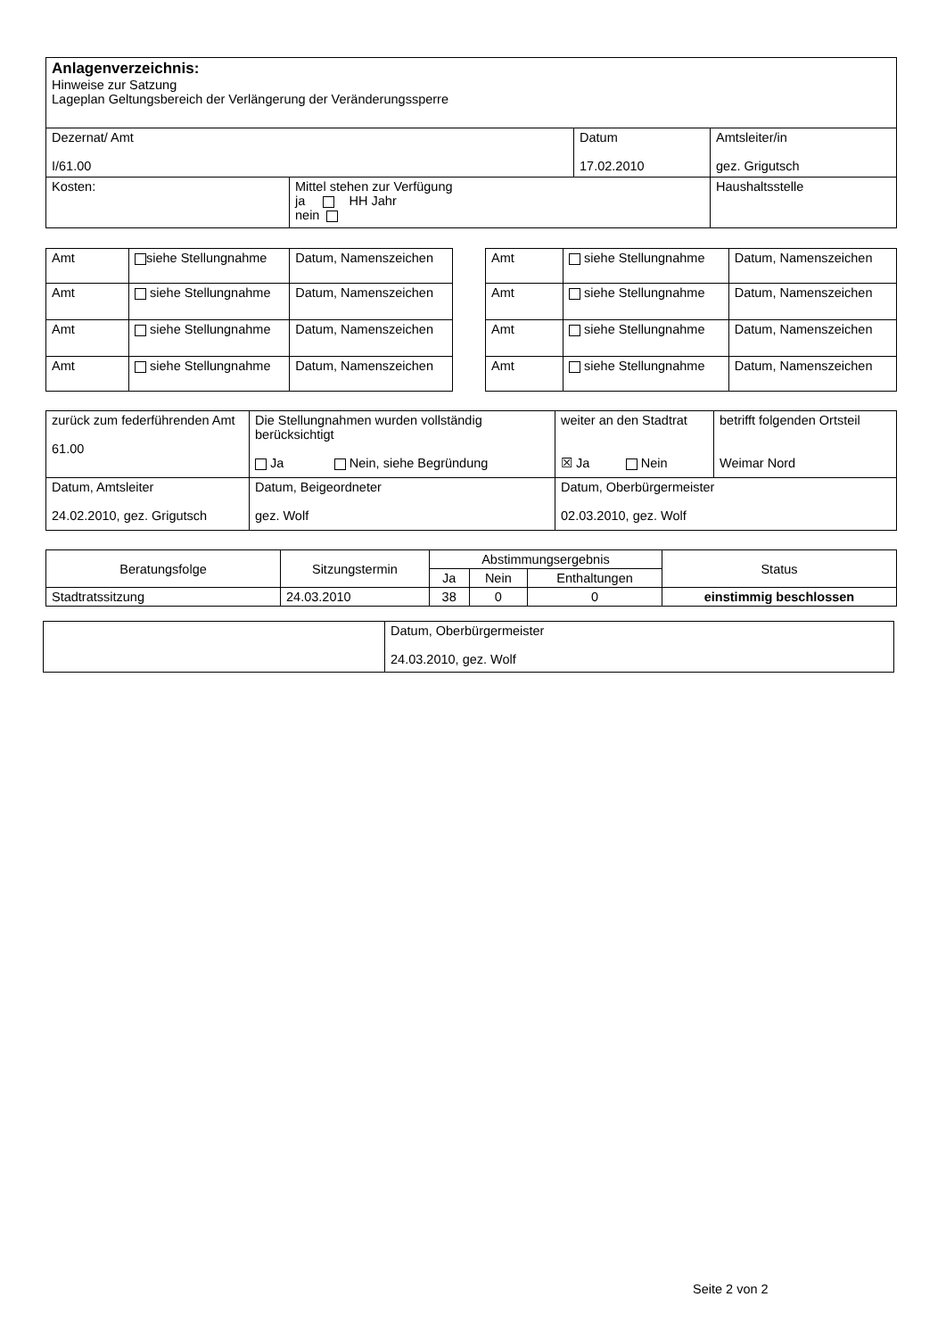| Anlagenverzeichnis: Hinweise zur Satzung Lageplan Geltungsbereich der Verlängerung der Veränderungssperre | | | |
| Dezernat/ Amt I/61.00 | | Datum 17.02.2010 | Amtsleiter/in gez. Grigutsch |
| Kosten: | Mittel stehen zur Verfügung ja HH Jahr nein | | Haushaltsstelle |
| Amt | siehe Stellungnahme | Datum, Namenszeichen |
| Amt | siehe Stellungnahme | Datum, Namenszeichen |
| Amt | siehe Stellungnahme | Datum, Namenszeichen |
| Amt | siehe Stellungnahme | Datum, Namenszeichen |
| Amt | siehe Stellungnahme | Datum, Namenszeichen |
| Amt | siehe Stellungnahme | Datum, Namenszeichen |
| Amt | siehe Stellungnahme | Datum, Namenszeichen |
| Amt | siehe Stellungnahme | Datum, Namenszeichen |
| zurück zum federführenden Amt 61.00 | Die Stellungnahmen wurden vollständig berücksichtigt Ja Nein, siehe Begründung | weiter an den Stadtrat ☒ Ja Nein | betrifft folgenden Ortsteil Weimar Nord |
| Datum, Amtsleiter 24.02.2010, gez. Grigutsch | Datum, Beigeordneter gez. Wolf | Datum, Oberbürgermeister 02.03.2010, gez. Wolf | |
| Beratungsfolge | Sitzungstermin | Abstimmungsergebnis | | | Status |
| --- | --- | --- | --- | --- | --- |
| | | Ja | Nein | Enthaltungen | |
| Stadtratssitzung | 24.03.2010 | 38 | 0 | 0 | einstimmig beschlossen |
| | Datum, Oberbürgermeister 24.03.2010, gez. Wolf |
Seite 2 von 2